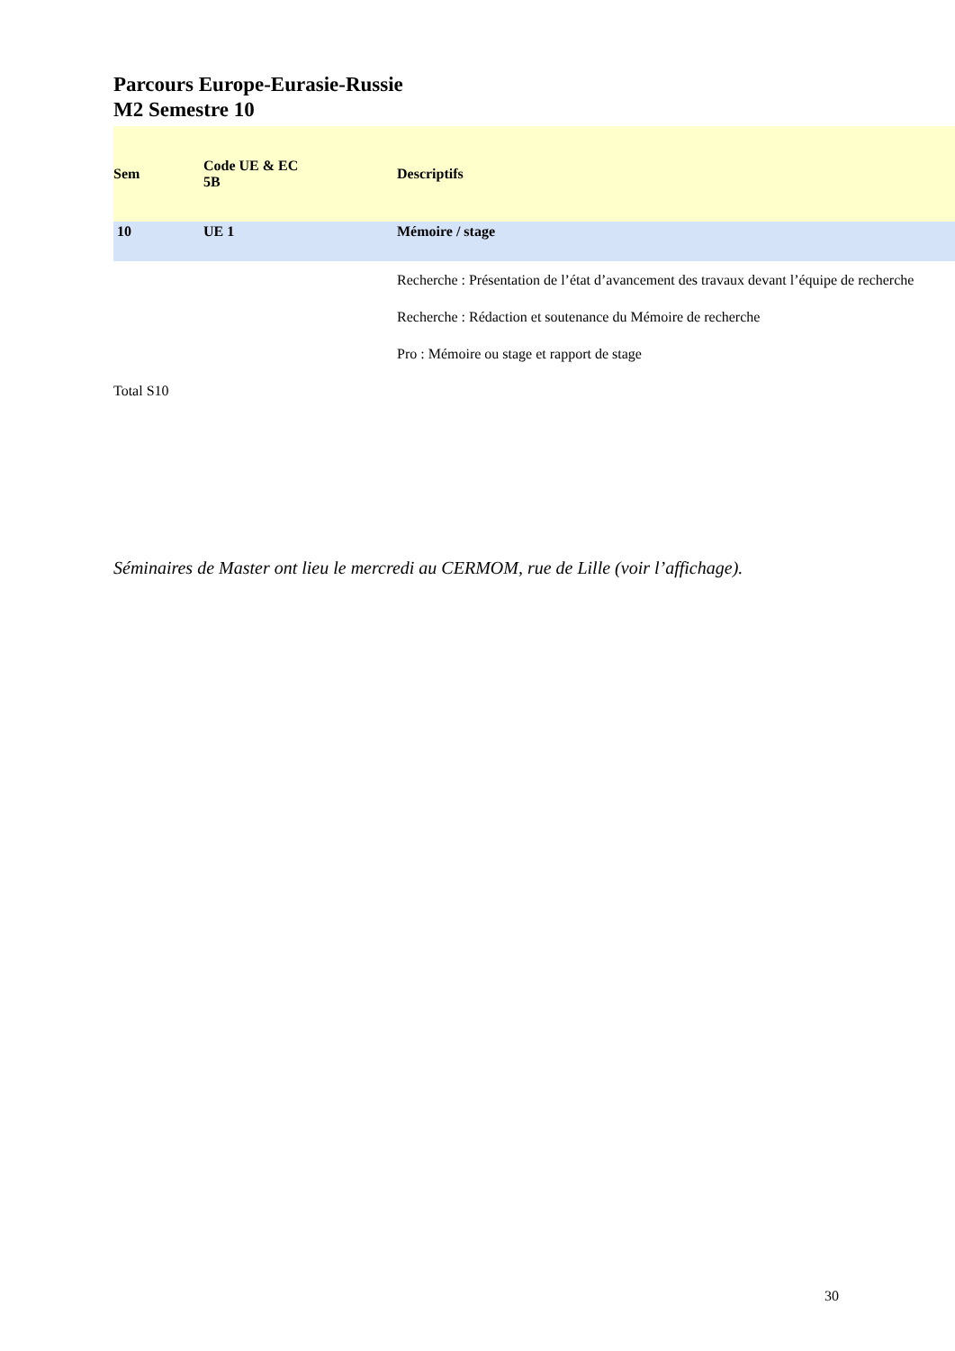Parcours Europe-Eurasie-Russie
M2 Semestre 10
| Sem | Code UE & EC 5B | Descriptifs |
| --- | --- | --- |
| 10 | UE 1 | Mémoire / stage |
| | | Recherche : Présentation de l’état d’avancement des travaux devant l’équipe de recherche |
| | | Recherche : Rédaction et soutenance du Mémoire de recherche |
| | | Pro : Mémoire ou stage et rapport de stage |
| Total S10 | | |
Séminaires de Master ont lieu le mercredi au CERMOM, rue de Lille (voir l’affichage).
30